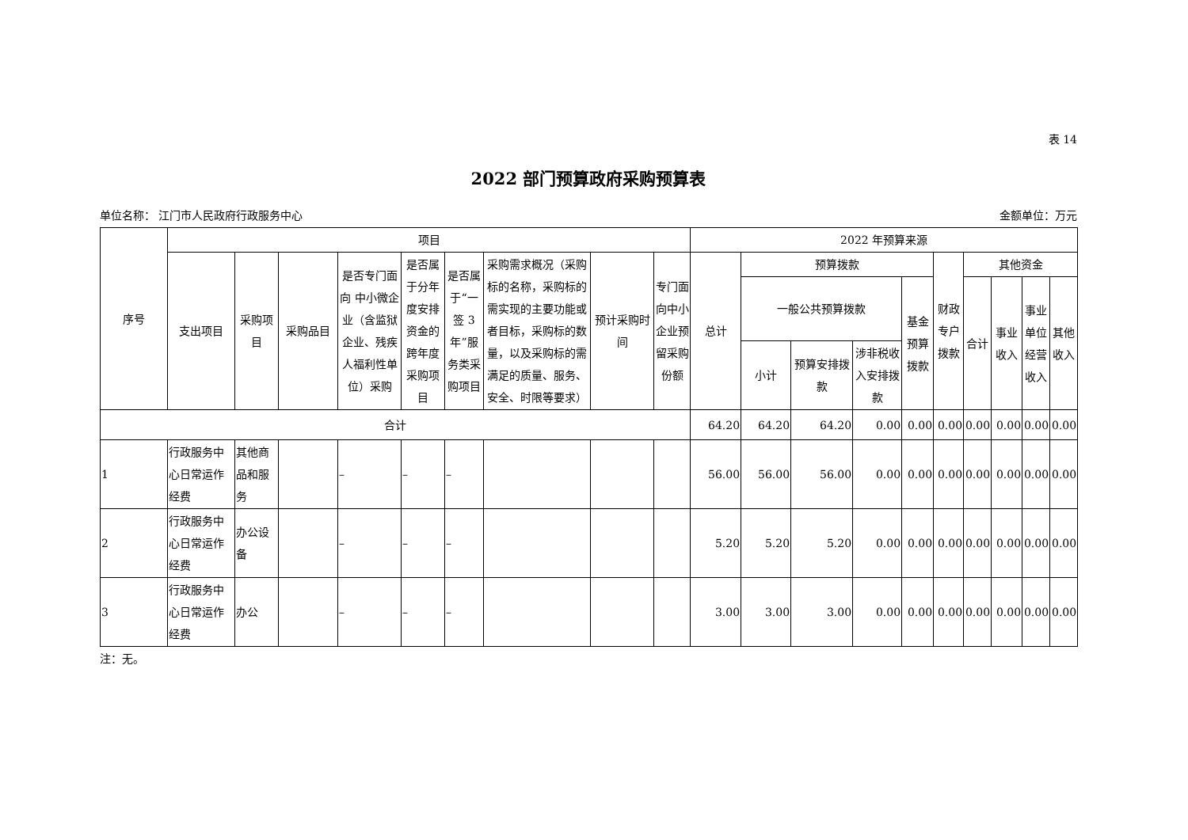表 14
2022 部门预算政府采购预算表
单位名称： 江门市人民政府行政服务中心 金额单位：万元
| 序号 | 项目 | | | | | | | | | 2022 年预算来源 | | | | | | | | | |
| --- | --- | --- | --- | --- | --- | --- | --- | --- | --- | --- | --- | --- | --- | --- | --- | --- | --- | --- | --- |
| | 支出项目 | 采购项目 | 采购品目 | 是否专门面向 中小微企业（含监狱企业、残疾人福利性单位）采购 | 是否属于分年度安排资金的跨年度采购项目 | 是否属于“一签 3 年”服务类采购项目 | 采购需求概况（采购标的名称，采购标的需实现的主要功能或者目标，采购标的数量，以及采购标的需满足的质量、服务、安全、时限等要求） | 预计采购时间 | 专门面向中小企业预留采购份额 | 总计 | 预算拨款 | | | | 财政专户拨款 | 其他资金 | | | |
| | | | | | | | | | | | 一般公共预算拨款 | | | 基金预算拨款 | | 合计 | 事业收入 | 事业单位经营收入 | 其他收入 |
| | | | | | | | | | | | 小计 | 预算安排拨款 | 涉非税收入安排拨款 | | | | | | |
| 合计 | | | | | | | | | | 64.20 | 64.20 | 64.20 | 0.00 | 0.00 | 0.00 | 0.00 | 0.00 | 0.00 | 0.00 |
| 1 | 行政服务中心日常运作经费 | 其他商品和服务 | | – | – | – | | | | 56.00 | 56.00 | 56.00 | 0.00 | 0.00 | 0.00 | 0.00 | 0.00 | 0.00 | 0.00 |
| 2 | 行政服务中心日常运作经费 | 办公设备 | | – | – | – | | | | 5.20 | 5.20 | 5.20 | 0.00 | 0.00 | 0.00 | 0.00 | 0.00 | 0.00 | 0.00 |
| 3 | 行政服务中心日常运作经费 | 办公 | | – | – | – | | | | 3.00 | 3.00 | 3.00 | 0.00 | 0.00 | 0.00 | 0.00 | 0.00 | 0.00 | 0.00 |
注：无。